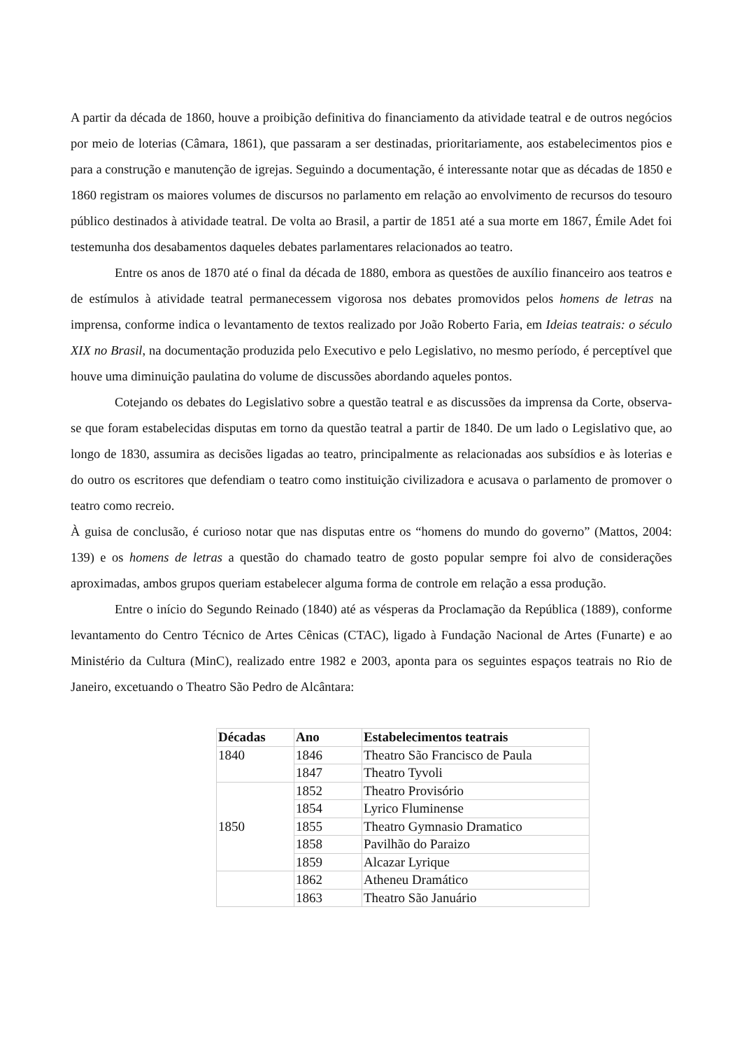A partir da década de 1860, houve a proibição definitiva do financiamento da atividade teatral e de outros negócios por meio de loterias (Câmara, 1861), que passaram a ser destinadas, prioritariamente, aos estabelecimentos pios e para a construção e manutenção de igrejas. Seguindo a documentação, é interessante notar que as décadas de 1850 e 1860 registram os maiores volumes de discursos no parlamento em relação ao envolvimento de recursos do tesouro público destinados à atividade teatral. De volta ao Brasil, a partir de 1851 até a sua morte em 1867, Émile Adet foi testemunha dos desabamentos daqueles debates parlamentares relacionados ao teatro.
Entre os anos de 1870 até o final da década de 1880, embora as questões de auxílio financeiro aos teatros e de estímulos à atividade teatral permanecessem vigorosa nos debates promovidos pelos homens de letras na imprensa, conforme indica o levantamento de textos realizado por João Roberto Faria, em Ideias teatrais: o século XIX no Brasil, na documentação produzida pelo Executivo e pelo Legislativo, no mesmo período, é perceptível que houve uma diminuição paulatina do volume de discussões abordando aqueles pontos.
Cotejando os debates do Legislativo sobre a questão teatral e as discussões da imprensa da Corte, observa-se que foram estabelecidas disputas em torno da questão teatral a partir de 1840. De um lado o Legislativo que, ao longo de 1830, assumira as decisões ligadas ao teatro, principalmente as relacionadas aos subsídios e às loterias e do outro os escritores que defendiam o teatro como instituição civilizadora e acusava o parlamento de promover o teatro como recreio.
À guisa de conclusão, é curioso notar que nas disputas entre os “homens do mundo do governo” (Mattos, 2004: 139) e os homens de letras a questão do chamado teatro de gosto popular sempre foi alvo de considerações aproximadas, ambos grupos queriam estabelecer alguma forma de controle em relação a essa produção.
Entre o início do Segundo Reinado (1840) até as vésperas da Proclamação da República (1889), conforme levantamento do Centro Técnico de Artes Cênicas (CTAC), ligado à Fundação Nacional de Artes (Funarte) e ao Ministério da Cultura (MinC), realizado entre 1982 e 2003, aponta para os seguintes espaços teatrais no Rio de Janeiro, excetuando o Theatro São Pedro de Alcântara:
| Décadas | Ano | Estabelecimentos teatrais |
| --- | --- | --- |
| 1840 | 1846 | Theatro São Francisco de Paula |
| | 1847 | Theatro Tyvoli |
| 1850 | 1852 | Theatro Provisório |
| | 1854 | Lyrico Fluminense |
| | 1855 | Theatro Gymnasio Dramatico |
| | 1858 | Pavilhão do Paraizo |
| | 1859 | Alcazar Lyrique |
| | 1862 | Atheneu Dramático |
| | 1863 | Theatro São Januário |